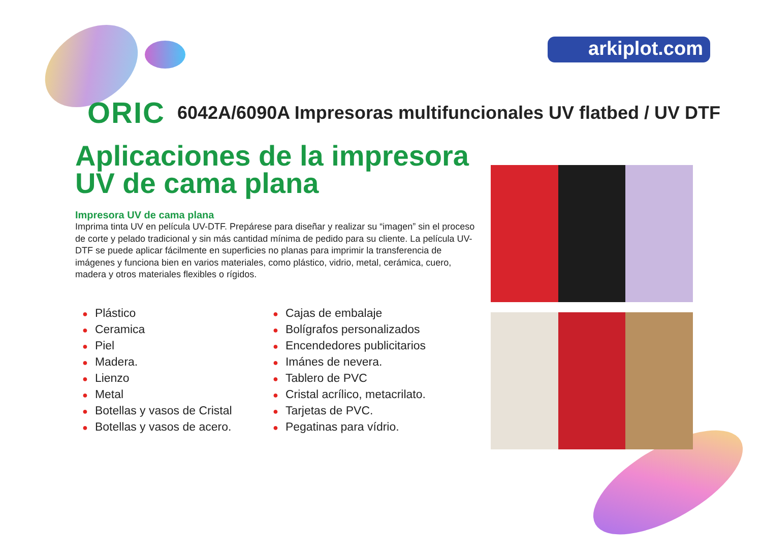arkiplot.com
ORIC
6042A/6090A Impresoras multifuncionales UV flatbed / UV DTF
Aplicaciones de la impresora UV de cama plana
Impresora UV de cama plana
Imprima tinta UV en película UV-DTF. Prepárese para diseñar y realizar su “imagen” sin el proceso de corte y pelado tradicional y sin más cantidad mínima de pedido para su cliente. La película UV-DTF se puede aplicar fácilmente en superficies no planas para imprimir la transferencia de imágenes y funciona bien en varios materiales, como plástico, vidrio, metal, cerámica, cuero, madera y otros materiales flexibles o rígidos.
● Plástico
● Ceramica
● Piel
● Madera.
● Lienzo
● Metal
● Botellas y vasos de Cristal
● Botellas y vasos de acero.
● Cajas de embalaje
● Bolígrafos personalizados
● Encendedores publicitarios
● Imánes de nevera.
● Tablero de PVC
● Cristal acrílico, metacrilato.
● Tarjetas de PVC.
● Pegatinas para vídrio.